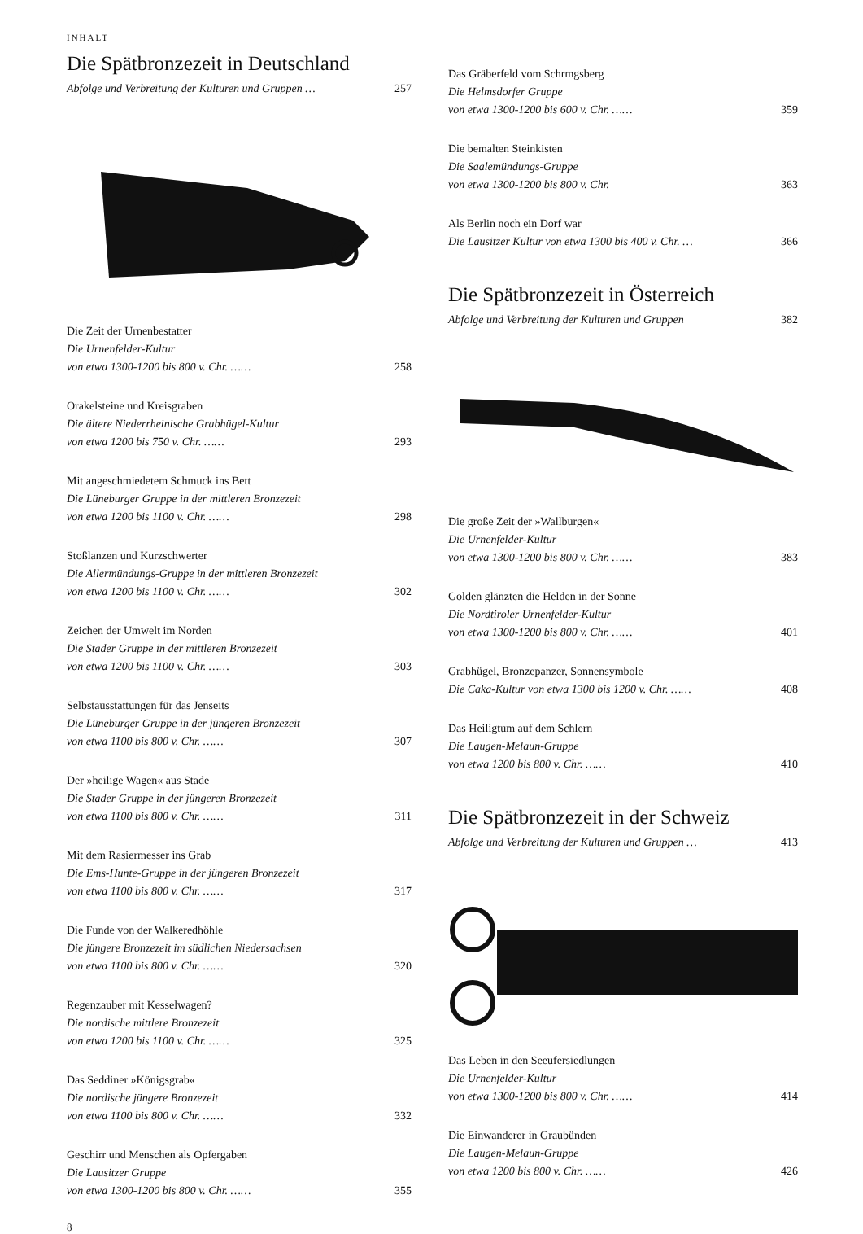INHALT
Die Spätbronzezeit in Deutschland
Abfolge und Verbreitung der Kulturen und Gruppen … 257
Die Zeit der Urnenbestatter
Die Urnenfelder-Kultur
von etwa 1300-1200 bis 800 v. Chr. …… 258
Orakelsteine und Kreisgraben
Die ältere Niederrheinische Grabhügel-Kultur
von etwa 1200 bis 750 v. Chr. …… 293
Mit angeschmiedetem Schmuck ins Bett
Die Lüneburger Gruppe in der mittleren Bronzezeit
von etwa 1200 bis 1100 v. Chr. …… 298
Stoßlanzen und Kurzschwerter
Die Allermündungs-Gruppe in der mittleren Bronzezeit
von etwa 1200 bis 1100 v. Chr. …… 302
Zeichen der Umwelt im Norden
Die Stader Gruppe in der mittleren Bronzezeit
von etwa 1200 bis 1100 v. Chr. …… 303
Selbstausstattungen für das Jenseits
Die Lüneburger Gruppe in der jüngeren Bronzezeit
von etwa 1100 bis 800 v. Chr. …… 307
Der »heilige Wagen« aus Stade
Die Stader Gruppe in der jüngeren Bronzezeit
von etwa 1100 bis 800 v. Chr. …… 311
Mit dem Rasiermesser ins Grab
Die Ems-Hunte-Gruppe in der jüngeren Bronzezeit
von etwa 1100 bis 800 v. Chr. …… 317
Die Funde von der Walkeredhöhle
Die jüngere Bronzezeit im südlichen Niedersachsen
von etwa 1100 bis 800 v. Chr. …… 320
Regenzauber mit Kesselwagen?
Die nordische mittlere Bronzezeit
von etwa 1200 bis 1100 v. Chr. …… 325
Das Seddiner »Königsgrab«
Die nordische jüngere Bronzezeit
von etwa 1100 bis 800 v. Chr. …… 332
Geschirr und Menschen als Opfergaben
Die Lausitzer Gruppe
von etwa 1300-1200 bis 800 v. Chr. …… 355
8
Das Gräberfeld vom Schrmgsberg
Die Helmsdorfer Gruppe
von etwa 1300-1200 bis 600 v. Chr. …… 359
Die bemalten Steinkisten
Die Saalemündungs-Gruppe
von etwa 1300-1200 bis 800 v. Chr. 363
Als Berlin noch ein Dorf war
Die Lausitzer Kultur von etwa 1300 bis 400 v. Chr. … 366
Die Spätbronzezeit in Österreich
Abfolge und Verbreitung der Kulturen und Gruppen 382
Die große Zeit der »Wallburgen«
Die Urnenfelder-Kultur
von etwa 1300-1200 bis 800 v. Chr. …… 383
Golden glänzten die Helden in der Sonne
Die Nordtiroler Urnenfelder-Kultur
von etwa 1300-1200 bis 800 v. Chr. …… 401
Grabhügel, Bronzepanzer, Sonnensymbole
Die Caka-Kultur von etwa 1300 bis 1200 v. Chr. …… 408
Das Heiligtum auf dem Schlern
Die Laugen-Melaun-Gruppe
von etwa 1200 bis 800 v. Chr. …… 410
Die Spätbronzezeit in der Schweiz
Abfolge und Verbreitung der Kulturen und Gruppen … 413
Das Leben in den Seeufersiedlungen
Die Urnenfelder-Kultur
von etwa 1300-1200 bis 800 v. Chr. …… 414
Die Einwanderer in Graubünden
Die Laugen-Melaun-Gruppe
von etwa 1200 bis 800 v. Chr. …… 426